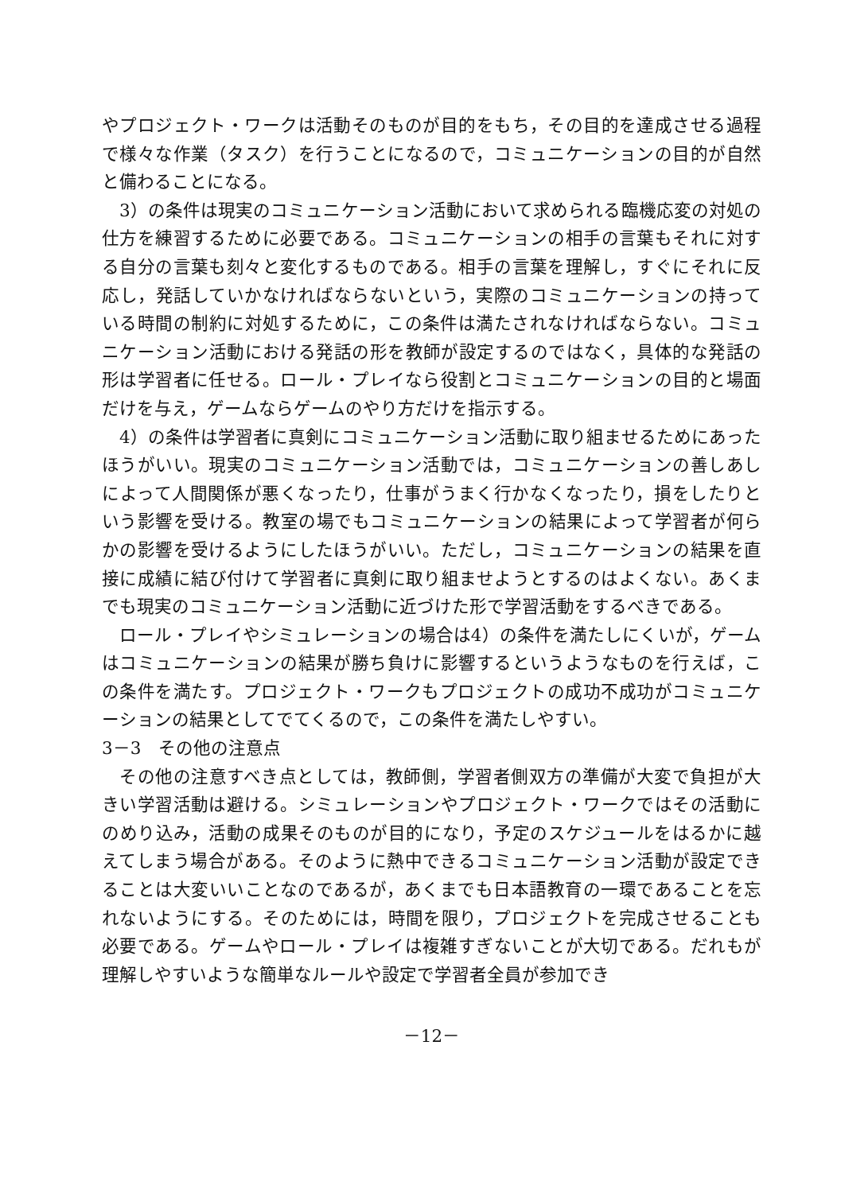やプロジェクト・ワークは活動そのものが目的をもち，その目的を達成させる過程で様々な作業（タスク）を行うことになるので，コミュニケーションの目的が自然と備わることになる。
3）の条件は現実のコミュニケーション活動において求められる臨機応変の対処の仕方を練習するために必要である。コミュニケーションの相手の言葉もそれに対する自分の言葉も刻々と変化するものである。相手の言葉を理解し，すぐにそれに反応し，発話していかなければならないという，実際のコミュニケーションの持っている時間の制約に対処するために，この条件は満たされなければならない。コミュニケーション活動における発話の形を教師が設定するのではなく，具体的な発話の形は学習者に任せる。ロール・プレイなら役割とコミュニケーションの目的と場面だけを与え，ゲームならゲームのやり方だけを指示する。
4）の条件は学習者に真剣にコミュニケーション活動に取り組ませるためにあったほうがいい。現実のコミュニケーション活動では，コミュニケーションの善しあしによって人間関係が悪くなったり，仕事がうまく行かなくなったり，損をしたりという影響を受ける。教室の場でもコミュニケーションの結果によって学習者が何らかの影響を受けるようにしたほうがいい。ただし，コミュニケーションの結果を直接に成績に結び付けて学習者に真剣に取り組ませようとするのはよくない。あくまでも現実のコミュニケーション活動に近づけた形で学習活動をするべきである。
ロール・プレイやシミュレーションの場合は4）の条件を満たしにくいが，ゲームはコミュニケーションの結果が勝ち負けに影響するというようなものを行えば，この条件を満たす。プロジェクト・ワークもプロジェクトの成功不成功がコミュニケーションの結果としてでてくるので，この条件を満たしやすい。
3－3　その他の注意点
その他の注意すべき点としては，教師側，学習者側双方の準備が大変で負担が大きい学習活動は避ける。シミュレーションやプロジェクト・ワークではその活動にのめり込み，活動の成果そのものが目的になり，予定のスケジュールをはるかに越えてしまう場合がある。そのように熱中できるコミュニケーション活動が設定できることは大変いいことなのであるが，あくまでも日本語教育の一環であることを忘れないようにする。そのためには，時間を限り，プロジェクトを完成させることも必要である。ゲームやロール・プレイは複雑すぎないことが大切である。だれもが理解しやすいような簡単なルールや設定で学習者全員が参加でき
－12－